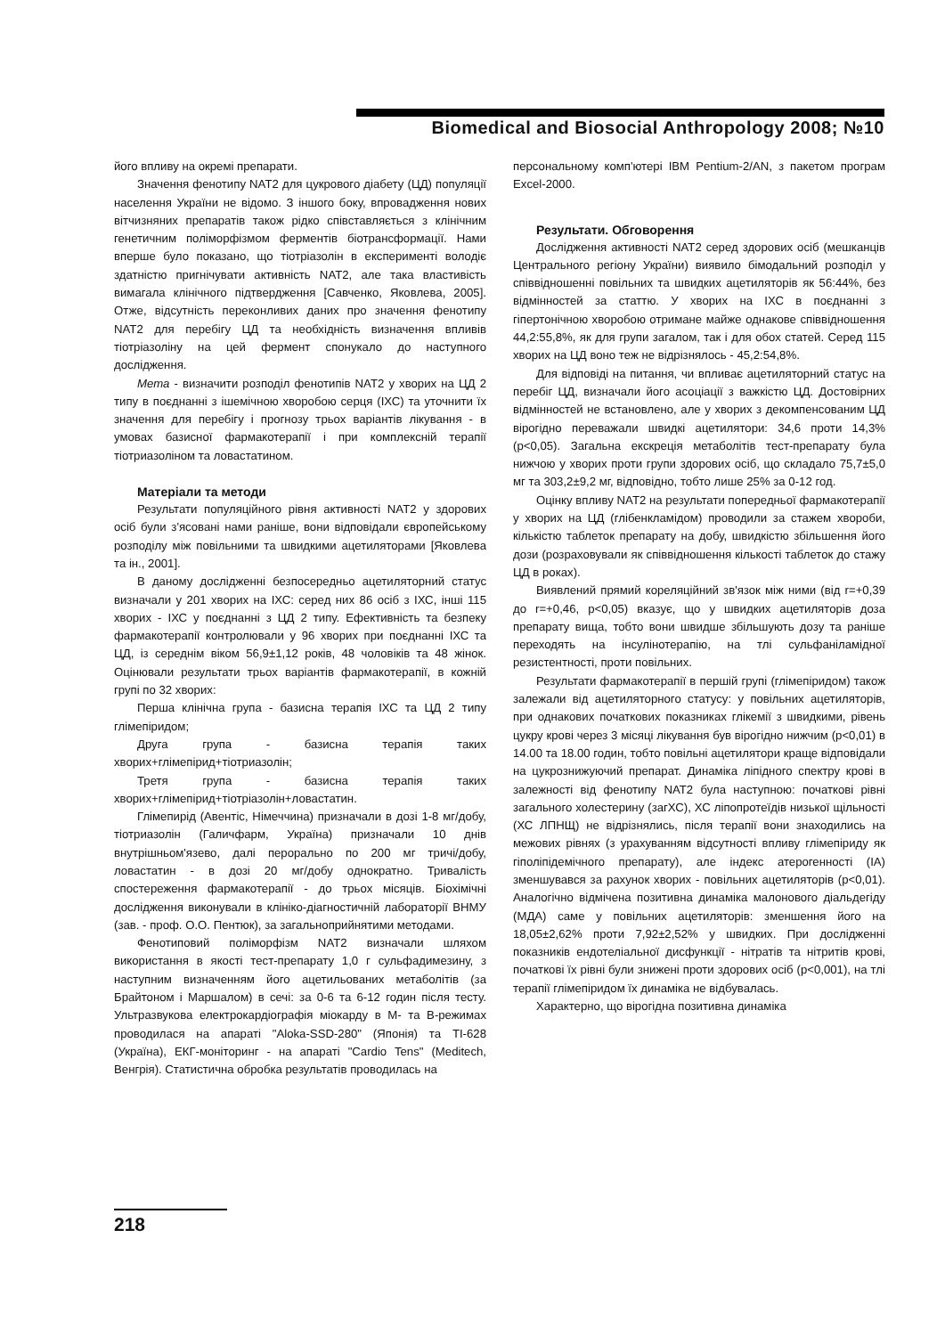Biomedical and Biosocial Anthropology 2008; №10
його впливу на окремі препарати.
Значення фенотипу NAT2 для цукрового діабету (ЦД) популяції населення України не відомо. З іншого боку, впровадження нових вітчизняних препаратів також рідко співставляється з клінічним генетичним поліморфізмом ферментів біотрансформації. Нами вперше було показано, що тіотріазолін в експерименті володіє здатністю пригнічувати активність NAT2, але така властивість вимагала клінічного підтвердження [Савченко, Яковлева, 2005]. Отже, відсутність переконливих даних про значення фенотипу NAT2 для перебігу ЦД та необхідність визначення впливів тіотріазоліну на цей фермент спонукало до наступного дослідження.
Мета - визначити розподіл фенотипів NAT2 у хворих на ЦД 2 типу в поєднанні з ішемічною хворобою серця (ІХС) та уточнити їх значення для перебігу і прогнозу трьох варіантів лікування - в умовах базисної фармакотерапії і при комплексній терапії тіотриазоліном та ловастатином.
Матеріали та методи
Результати популяційного рівня активності NAT2 у здорових осіб були з'ясовані нами раніше, вони відповідали європейському розподілу між повільними та швидкими ацетиляторами [Яковлева та ін., 2001].
В даному дослідженні безпосередньо ацетиляторний статус визначали у 201 хворих на ІХС: серед них 86 осіб з ІХС, інші 115 хворих - ІХС у поєднанні з ЦД 2 типу. Ефективність та безпеку фармакотерапії контролювали у 96 хворих при поєднанні ІХС та ЦД, із середнім віком 56,9±1,12 років, 48 чоловіків та 48 жінок. Оцінювали результати трьох варіантів фармакотерапії, в кожній групі по 32 хворих:
Перша клінічна група - базисна терапія ІХС та ЦД 2 типу глімепіридом;
Друга група - базисна терапія таких хворих+глімепірид+тіотриазолін;
Третя група - базисна терапія таких хворих+глімепірид+тіотріазолін+ловастатин.
Глімепирід (Авентіс, Німеччина) призначали в дозі 1-8 мг/добу, тіотриазолін (Галичфарм, Україна) призначали 10 днів внутрішньом'язево, далі перорально по 200 мг тричі/добу, ловастатин - в дозі 20 мг/добу однократно. Тривалість спостереження фармакотерапії - до трьох місяців. Біохімічні дослідження виконували в клініко-діагностичній лабораторії ВНМУ (зав. - проф. О.О. Пентюк), за загальноприйнятими методами.
Фенотиповий поліморфізм NAT2 визначали шляхом використання в якості тест-препарату 1,0 г сульфадимезину, з наступним визначенням його ацетильованих метаболітів (за Брайтоном і Маршалом) в сечі: за 0-6 та 6-12 годин після тесту. Ультразвукова електрокардіографія міокарду в М- та В-режимах проводилася на апараті "Aloka-SSD-280" (Японія) та ТІ-628 (Україна), ЕКГ-моніторинг - на апараті "Cardio Tens" (Meditech, Венгрія). Статистична обробка результатів проводилась на
персональному комп'ютері IBM Pentium-2/AN, з пакетом програм Excel-2000.
Результати. Обговорення
Дослідження активності NAT2 серед здорових осіб (мешканців Центрального регіону України) виявило бімодальний розподіл у співвідношенні повільних та швидких ацетиляторів як 56:44%, без відмінностей за статтю. У хворих на ІХС в поєднанні з гіпертонічною хворобою отримане майже однакове співвідношення 44,2:55,8%, як для групи загалом, так і для обох статей. Серед 115 хворих на ЦД воно теж не відрізнялось - 45,2:54,8%.
Для відповіді на питання, чи впливає ацетиляторний статус на перебіг ЦД, визначали його асоціації з важкістю ЦД. Достовірних відмінностей не встановлено, але у хворих з декомпенсованим ЦД вірогідно переважали швидкі ацетилятори: 34,6 проти 14,3% (p<0,05). Загальна екскреція метаболітів тест-препарату була нижчою у хворих проти групи здорових осіб, що складало 75,7±5,0 мг та 303,2±9,2 мг, відповідно, тобто лише 25% за 0-12 год.
Оцінку впливу NAT2 на результати попередньої фармакотерапії у хворих на ЦД (глібенкламідом) проводили за стажем хвороби, кількістю таблеток препарату на добу, швидкістю збільшення його дози (розраховували як співвідношення кількості таблеток до стажу ЦД в роках).
Виявлений прямий кореляційний зв'язок між ними (від r=+0,39 до r=+0,46, p<0,05) вказує, що у швидких ацетиляторів доза препарату вища, тобто вони швидше збільшують дозу та раніше переходять на інсулінотерапію, на тлі сульфаніламідної резистентності, проти повільних.
Результати фармакотерапії в першій групі (глімепіридом) також залежали від ацетиляторного статусу: у повільних ацетиляторів, при однакових початкових показниках глікемії з швидкими, рівень цукру крові через 3 місяці лікування був вірогідно нижчим (p<0,01) в 14.00 та 18.00 годин, тобто повільні ацетилятори краще відповідали на цукрознижуючий препарат. Динаміка ліпідного спектру крові в залежності від фенотипу NAT2 була наступною: початкові рівні загального холестерину (загХС), ХС ліпопротеїдів низької щільності (ХС ЛПНЩ) не відрізнялись, після терапії вони знаходились на межових рівнях (з урахуванням відсутності впливу глімепіриду як гіполіпідемічного препарату), але індекс атерогенності (ІА) зменшувався за рахунок хворих - повільних ацетиляторів (p<0,01). Аналогічно відмічена позитивна динаміка малонового діальдегіду (МДА) саме у повільних ацетиляторів: зменшення його на 18,05±2,62% проти 7,92±2,52% у швидких. При дослідженні показників ендотеліальної дисфункції - нітратів та нітритів крові, початкові їх рівні були знижені проти здорових осіб (p<0,001), на тлі терапії глімепіридом їх динаміка не відбувалась.
Характерно, що вірогідна позитивна динаміка
218